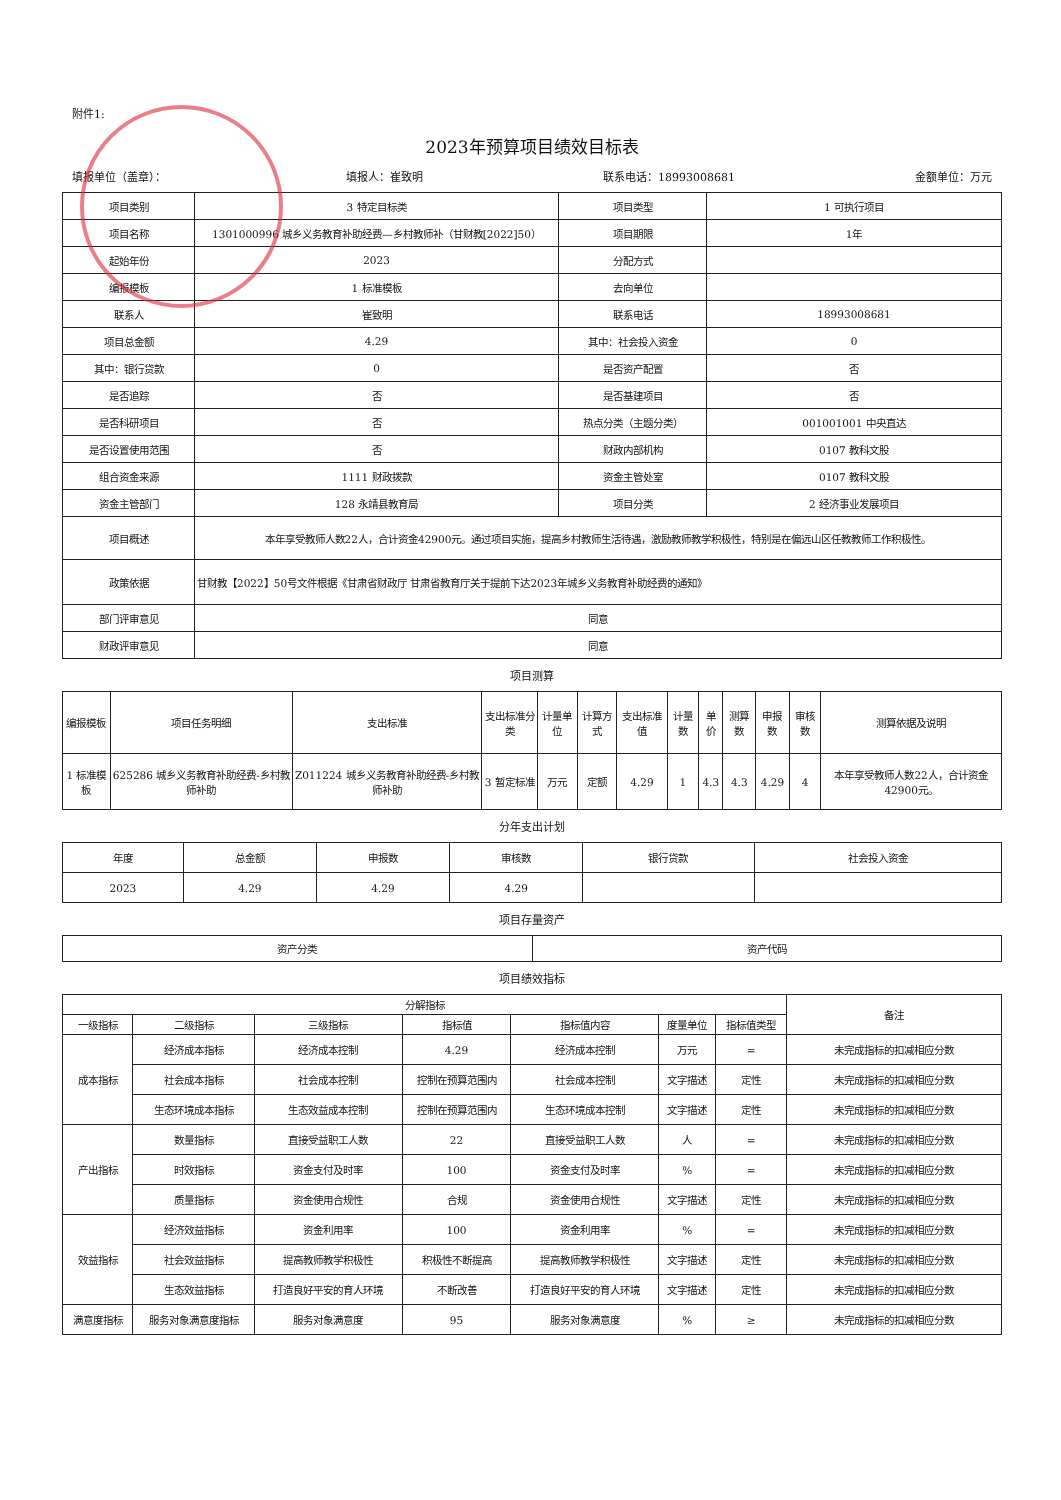附件1:
2023年预算项目绩效目标表
填报单位（盖章）： 填报人：崔致明 联系电话：18993008681 金额单位：万元
| 项目类别 | 3 特定目标类 | 项目类型 | 1 可执行项目 |
| 项目名称 | 1301000996 城乡义务教育补助经费—乡村教师补（甘财教[2022]50） | 项目期限 | 1年 |
| 起始年份 | 2023 | 分配方式 | |
| 编报模板 | 1 标准模板 | 去向单位 | |
| 联系人 | 崔致明 | 联系电话 | 18993008681 |
| 项目总金额 | 4.29 | 其中：社会投入资金 | 0 |
| 其中：银行贷款 | 0 | 是否资产配置 | 否 |
| 是否追踪 | 否 | 是否基建项目 | 否 |
| 是否科研项目 | 否 | 热点分类（主题分类） | 001001001 中央直达 |
| 是否设置使用范围 | 否 | 财政内部机构 | 0107 教科文股 |
| 组合资金来源 | 1111 财政拨款 | 资金主管处室 | 0107 教科文股 |
| 资金主管部门 | 128 永靖县教育局 | 项目分类 | 2 经济事业发展项目 |
| 项目概述 | 本年享受教师人数22人，合计资金42900元。通过项目实施，提高乡村教师生活待遇，激励教师教学积极性，特别是在偏远山区任教教师工作积极性。 | | |
| 政策依据 | 甘财教【2022】50号文件根据《甘肃省财政厅 甘肃省教育厅关于提前下达2023年城乡义务教育补助经费的通知》 | | |
| 部门评审意见 | 同意 | | |
| 财政评审意见 | 同意 | | |
项目测算
| 编报模板 | 项目任务明细 | 支出标准 | 支出标准分类 | 计量单位 | 计算方式 | 支出标准值 | 计量数 | 单价 | 测算数 | 申报数 | 审核数 | 测算依据及说明 |
| 1 标准模板 | 625286 城乡义务教育补助经费-乡村教师补助 | Z011224 城乡义务教育补助经费-乡村教师补助 | 3 暂定标准 | 万元 | 定额 | 4.29 | 1 | 4.3 | 4.3 | 4.29 | 4 | 本年享受教师人数22人，合计资金42900元。 |
分年支出计划
| 年度 | 总金额 | 申报数 | 审核数 | 银行贷款 | 社会投入资金 |
| 2023 | 4.29 | 4.29 | 4.29 | | |
项目存量资产
| 资产分类 | 资产代码 |
项目绩效指标
| 分解指标 | | | | | | | 备注 |
| 一级指标 | 二级指标 | 三级指标 | 指标值 | 指标值内容 | 度量单位 | 指标值类型 | |
| 成本指标 | 经济成本指标 | 经济成本控制 | 4.29 | 经济成本控制 | 万元 | = | 未完成指标的扣减相应分数 |
| | 社会成本指标 | 社会成本控制 | 控制在预算范围内 | 社会成本控制 | 文字描述 | 定性 | 未完成指标的扣减相应分数 |
| | 生态环境成本指标 | 生态效益成本控制 | 控制在预算范围内 | 生态环境成本控制 | 文字描述 | 定性 | 未完成指标的扣减相应分数 |
| 产出指标 | 数量指标 | 直接受益职工人数 | 22 | 直接受益职工人数 | 人 | = | 未完成指标的扣减相应分数 |
| | 时效指标 | 资金支付及时率 | 100 | 资金支付及时率 | % | = | 未完成指标的扣减相应分数 |
| | 质量指标 | 资金使用合规性 | 合规 | 资金使用合规性 | 文字描述 | 定性 | 未完成指标的扣减相应分数 |
| 效益指标 | 经济效益指标 | 资金利用率 | 100 | 资金利用率 | % | = | 未完成指标的扣减相应分数 |
| | 社会效益指标 | 提高教师教学积极性 | 积极性不断提高 | 提高教师教学积极性 | 文字描述 | 定性 | 未完成指标的扣减相应分数 |
| | 生态效益指标 | 打造良好平安的育人环境 | 不断改善 | 打造良好平安的育人环境 | 文字描述 | 定性 | 未完成指标的扣减相应分数 |
| 满意度指标 | 服务对象满意度指标 | 服务对象满意度 | 95 | 服务对象满意度 | % | ≥ | 未完成指标的扣减相应分数 |